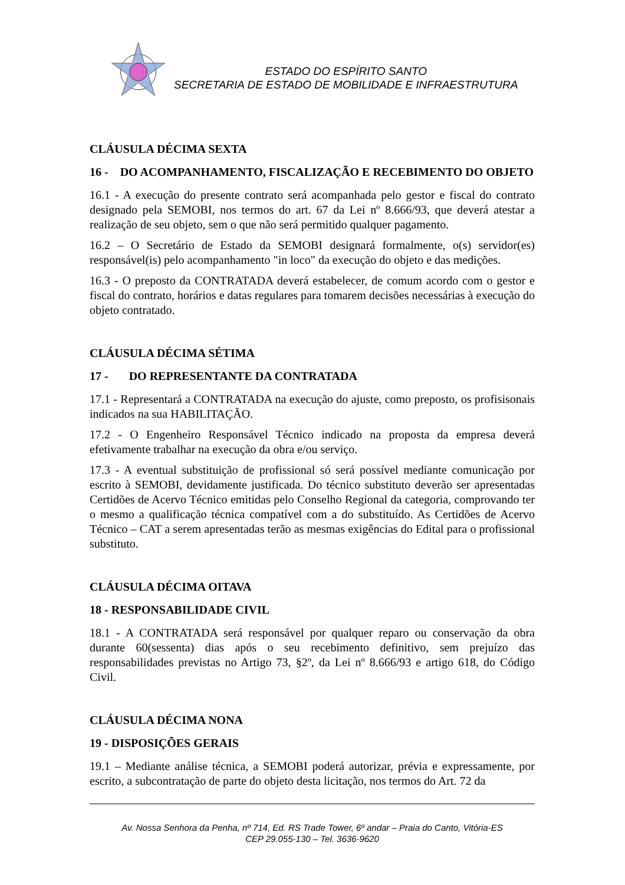ESTADO DO ESPÍRITO SANTO
SECRETARIA DE ESTADO DE MOBILIDADE E INFRAESTRUTURA
CLÁUSULA DÉCIMA SEXTA
16 - DO ACOMPANHAMENTO, FISCALIZAÇÃO E RECEBIMENTO DO OBJETO
16.1 - A execução do presente contrato será acompanhada pelo gestor e fiscal do contrato designado pela SEMOBI, nos termos do art. 67 da Lei nº 8.666/93, que deverá atestar a realização de seu objeto, sem o que não será permitido qualquer pagamento.
16.2 – O Secretário de Estado da SEMOBI designará formalmente, o(s) servidor(es) responsável(is) pelo acompanhamento "in loco" da execução do objeto e das medições.
16.3 - O preposto da CONTRATADA deverá estabelecer, de comum acordo com o gestor e fiscal do contrato, horários e datas regulares para tomarem decisões necessárias à execução do objeto contratado.
CLÁUSULA DÉCIMA SÉTIMA
17 - DO REPRESENTANTE DA CONTRATADA
17.1 - Representará a CONTRATADA na execução do ajuste, como preposto, os profisisonais indicados na sua HABILITAÇÃO.
17.2 - O Engenheiro Responsável Técnico indicado na proposta da empresa deverá efetivamente trabalhar na execução da obra e/ou serviço.
17.3 - A eventual substituição de profissional só será possível mediante comunicação por escrito à SEMOBI, devidamente justificada. Do técnico substituto deverão ser apresentadas Certidões de Acervo Técnico emitidas pelo Conselho Regional da categoria, comprovando ter o mesmo a qualificação técnica compatível com a do substituído. As Certidões de Acervo Técnico – CAT a serem apresentadas terão as mesmas exigências do Edital para o profissional substituto.
CLÁUSULA DÉCIMA OITAVA
18 - RESPONSABILIDADE CIVIL
18.1 - A CONTRATADA será responsável por qualquer reparo ou conservação da obra durante 60(sessenta) dias após o seu recebimento definitivo, sem prejuízo das responsabilidades previstas no Artigo 73, §2º, da Lei nº 8.666/93 e artigo 618, do Código Civil.
CLÁUSULA DÉCIMA NONA
19 - DISPOSIÇÕES GERAIS
19.1 – Mediante análise técnica, a SEMOBI poderá autorizar, prévia e expressamente, por escrito, a subcontratação de parte do objeto desta licitação, nos termos do Art. 72 da
Av. Nossa Senhora da Penha, nº 714, Ed. RS Trade Tower, 6º andar – Praia do Canto, Vitória-ES
CEP 29.055-130 – Tel. 3636-9620